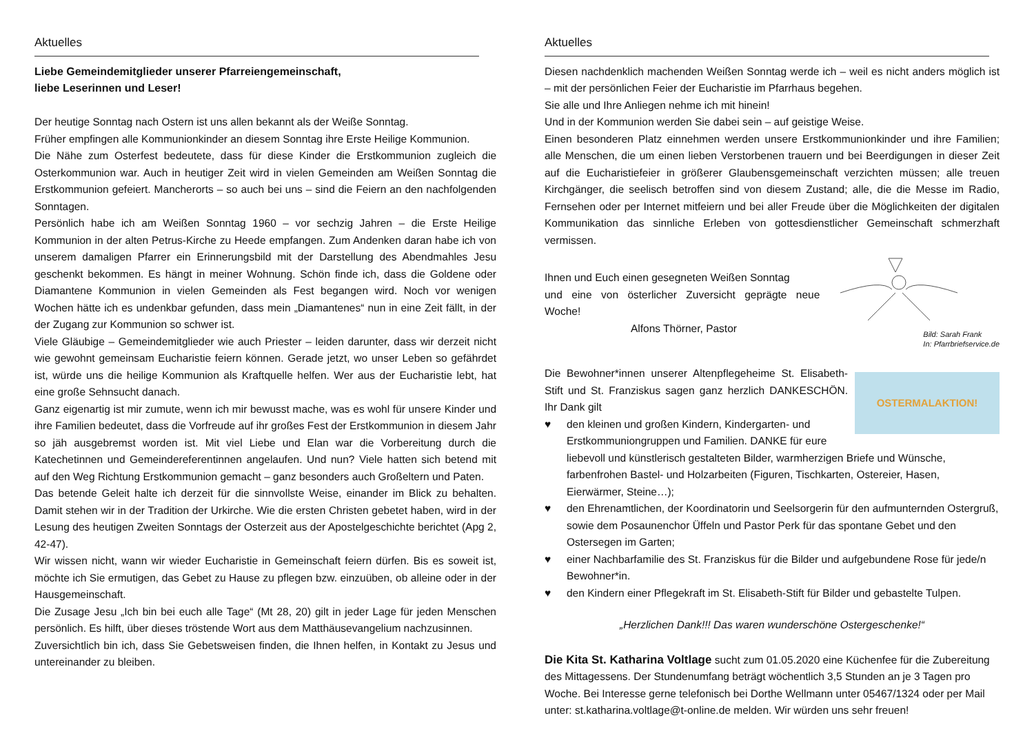Aktuelles
Liebe Gemeindemitglieder unserer Pfarreiengemeinschaft,
liebe Leserinnen und Leser!
Der heutige Sonntag nach Ostern ist uns allen bekannt als der Weiße Sonntag.
Früher empfingen alle Kommunionkinder an diesem Sonntag ihre Erste Heilige Kommunion.
Die Nähe zum Osterfest bedeutete, dass für diese Kinder die Erstkommunion zugleich die Osterkommunion war. Auch in heutiger Zeit wird in vielen Gemeinden am Weißen Sonntag die Erstkommunion gefeiert. Mancherorts – so auch bei uns – sind die Feiern an den nachfolgenden Sonntagen.
Persönlich habe ich am Weißen Sonntag 1960 – vor sechzig Jahren – die Erste Heilige Kommunion in der alten Petrus-Kirche zu Heede empfangen. Zum Andenken daran habe ich von unserem damaligen Pfarrer ein Erinnerungsbild mit der Darstellung des Abendmahles Jesu geschenkt bekommen. Es hängt in meiner Wohnung. Schön finde ich, dass die Goldene oder Diamantene Kommunion in vielen Gemeinden als Fest begangen wird. Noch vor wenigen Wochen hätte ich es undenkbar gefunden, dass mein „Diamantenes“ nun in eine Zeit fällt, in der der Zugang zur Kommunion so schwer ist.
Viele Gläubige – Gemeindemitglieder wie auch Priester – leiden darunter, dass wir derzeit nicht wie gewohnt gemeinsam Eucharistie feiern können. Gerade jetzt, wo unser Leben so gefährdet ist, würde uns die heilige Kommunion als Kraftquelle helfen. Wer aus der Eucharistie lebt, hat eine große Sehnsucht danach.
Ganz eigenartig ist mir zumute, wenn ich mir bewusst mache, was es wohl für unsere Kinder und ihre Familien bedeutet, dass die Vorfreude auf ihr großes Fest der Erstkommunion in diesem Jahr so jäh ausgebremst worden ist. Mit viel Liebe und Elan war die Vorbereitung durch die Katechetinnen und Gemeindereferentinnen angelaufen. Und nun? Viele hatten sich betend mit auf den Weg Richtung Erstkommunion gemacht – ganz besonders auch Großeltern und Paten.
Das betende Geleit halte ich derzeit für die sinnvollste Weise, einander im Blick zu behalten. Damit stehen wir in der Tradition der Urkirche. Wie die ersten Christen gebetet haben, wird in der Lesung des heutigen Zweiten Sonntags der Osterzeit aus der Apostelgeschichte berichtet (Apg 2, 42-47).
Wir wissen nicht, wann wir wieder Eucharistie in Gemeinschaft feiern dürfen. Bis es soweit ist, möchte ich Sie ermutigen, das Gebet zu Hause zu pflegen bzw. einzuüben, ob alleine oder in der Hausgemeinschaft.
Die Zusage Jesu „Ich bin bei euch alle Tage“ (Mt 28, 20) gilt in jeder Lage für jeden Menschen persönlich. Es hilft, über dieses tröstende Wort aus dem Matthäusevangelium nachzusinnen.
Zuversichtlich bin ich, dass Sie Gebetsweisen finden, die Ihnen helfen, in Kontakt zu Jesus und untereinander zu bleiben.
Aktuelles
Diesen nachdenklich machenden Weißen Sonntag werde ich – weil es nicht anders möglich ist – mit der persönlichen Feier der Eucharistie im Pfarrhaus begehen.
Sie alle und Ihre Anliegen nehme ich mit hinein!
Und in der Kommunion werden Sie dabei sein – auf geistige Weise.
Einen besonderen Platz einnehmen werden unsere Erstkommunionkinder und ihre Familien; alle Menschen, die um einen lieben Verstorbenen trauern und bei Beerdigungen in dieser Zeit auf die Eucharistiefeier in größerer Glaubensgemeinschaft verzichten müssen; alle treuen Kirchgänger, die seelisch betroffen sind von diesem Zustand; alle, die die Messe im Radio, Fernsehen oder per Internet mitfeiern und bei aller Freude über die Möglichkeiten der digitalen Kommunikation das sinnliche Erleben von gottesdienstlicher Gemeinschaft schmerzhaft vermissen.
Bild: Sarah Frank
In: Pfarrbriefservice.de
Ihnen und Euch einen gesegneten Weißen Sonntag
und eine von österlicher Zuversicht geprägte neue Woche!
Alfons Thörner, Pastor
OSTERMALAKTION!
Die Bewohner*innen unserer Altenpflegeheime St. Elisabeth-Stift und St. Franziskus sagen ganz herzlich DANKESCHÖN. Ihr Dank gilt
♥ den kleinen und großen Kindern, Kindergarten- und Erstkommuniongruppen und Familien. DANKE für eure liebevoll und künstlerisch gestalteten Bilder, warmherzigen Briefe und Wünsche, farbenfrohen Bastel- und Holzarbeiten (Figuren, Tischkarten, Ostereier, Hasen, Eierwärmer, Steine…);
♥ den Ehrenamtlichen, der Koordinatorin und Seelsorgerin für den aufmunternden Ostergruß, sowie dem Posaunenchor Üffeln und Pastor Perk für das spontane Gebet und den Ostersegen im Garten;
♥ einer Nachbarfamilie des St. Franziskus für die Bilder und aufgebundene Rose für jede/n Bewohner*in.
♥ den Kindern einer Pflegekraft im St. Elisabeth-Stift für Bilder und gebastelte Tulpen.
„Herzlichen Dank!!! Das waren wunderschöne Ostergeschenke!“
Die Kita St. Katharina Voltlage sucht zum 01.05.2020 eine Küchenfee für die Zubereitung des Mittagessens. Der Stundenumfang beträgt wöchentlich 3,5 Stunden an je 3 Tagen pro Woche. Bei Interesse gerne telefonisch bei Dorthe Wellmann unter 05467/1324 oder per Mail unter: st.katharina.voltlage@t-online.de melden. Wir würden uns sehr freuen!